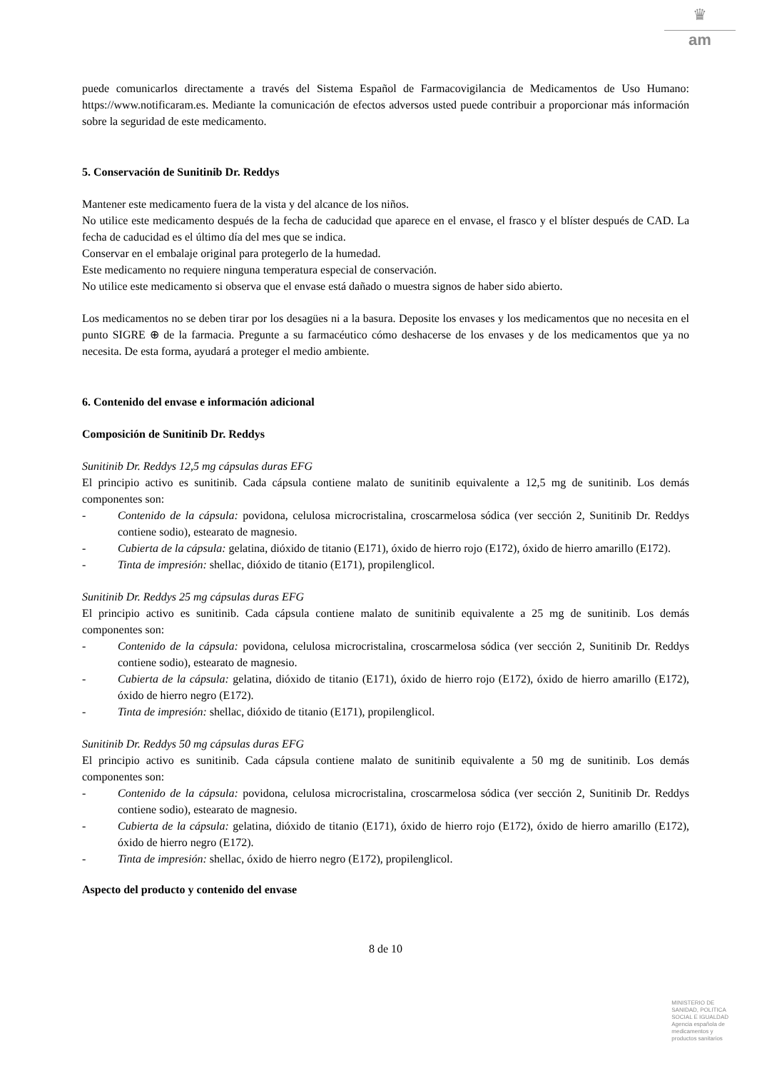♛
am
puede comunicarlos directamente a través del Sistema Español de Farmacovigilancia de Medicamentos de Uso Humano: https://www.notificaram.es. Mediante la comunicación de efectos adversos usted puede contribuir a proporcionar más información sobre la seguridad de este medicamento.
5. Conservación de Sunitinib Dr. Reddys
Mantener este medicamento fuera de la vista y del alcance de los niños.
No utilice este medicamento después de la fecha de caducidad que aparece en el envase, el frasco y el blíster después de CAD. La fecha de caducidad es el último día del mes que se indica.
Conservar en el embalaje original para protegerlo de la humedad.
Este medicamento no requiere ninguna temperatura especial de conservación.
No utilice este medicamento si observa que el envase está dañado o muestra signos de haber sido abierto.
Los medicamentos no se deben tirar por los desagües ni a la basura. Deposite los envases y los medicamentos que no necesita en el punto SIGRE ⊕ de la farmacia. Pregunte a su farmacéutico cómo deshacerse de los envases y de los medicamentos que ya no necesita. De esta forma, ayudará a proteger el medio ambiente.
6. Contenido del envase e información adicional
Composición de Sunitinib Dr. Reddys
Sunitinib Dr. Reddys 12,5 mg cápsulas duras EFG
El principio activo es sunitinib. Cada cápsula contiene malato de sunitinib equivalente a 12,5 mg de sunitinib. Los demás componentes son:
- Contenido de la cápsula: povidona, celulosa microcristalina, croscarmelosa sódica (ver sección 2, Sunitinib Dr. Reddys contiene sodio), estearato de magnesio.
- Cubierta de la cápsula: gelatina, dióxido de titanio (E171), óxido de hierro rojo (E172), óxido de hierro amarillo (E172).
- Tinta de impresión: shellac, dióxido de titanio (E171), propilenglicol.
Sunitinib Dr. Reddys 25 mg cápsulas duras EFG
El principio activo es sunitinib. Cada cápsula contiene malato de sunitinib equivalente a 25 mg de sunitinib. Los demás componentes son:
- Contenido de la cápsula: povidona, celulosa microcristalina, croscarmelosa sódica (ver sección 2, Sunitinib Dr. Reddys contiene sodio), estearato de magnesio.
- Cubierta de la cápsula: gelatina, dióxido de titanio (E171), óxido de hierro rojo (E172), óxido de hierro amarillo (E172), óxido de hierro negro (E172).
- Tinta de impresión: shellac, dióxido de titanio (E171), propilenglicol.
Sunitinib Dr. Reddys 50 mg cápsulas duras EFG
El principio activo es sunitinib. Cada cápsula contiene malato de sunitinib equivalente a 50 mg de sunitinib. Los demás componentes son:
- Contenido de la cápsula: povidona, celulosa microcristalina, croscarmelosa sódica (ver sección 2, Sunitinib Dr. Reddys contiene sodio), estearato de magnesio.
- Cubierta de la cápsula: gelatina, dióxido de titanio (E171), óxido de hierro rojo (E172), óxido de hierro amarillo (E172), óxido de hierro negro (E172).
- Tinta de impresión: shellac, óxido de hierro negro (E172), propilenglicol.
Aspecto del producto y contenido del envase
8 de 10
MINISTERIO DE
SANIDAD, POLITICA
SOCIAL E IGUALDAD
Agencia española de
medicamentos y
productos sanitarios